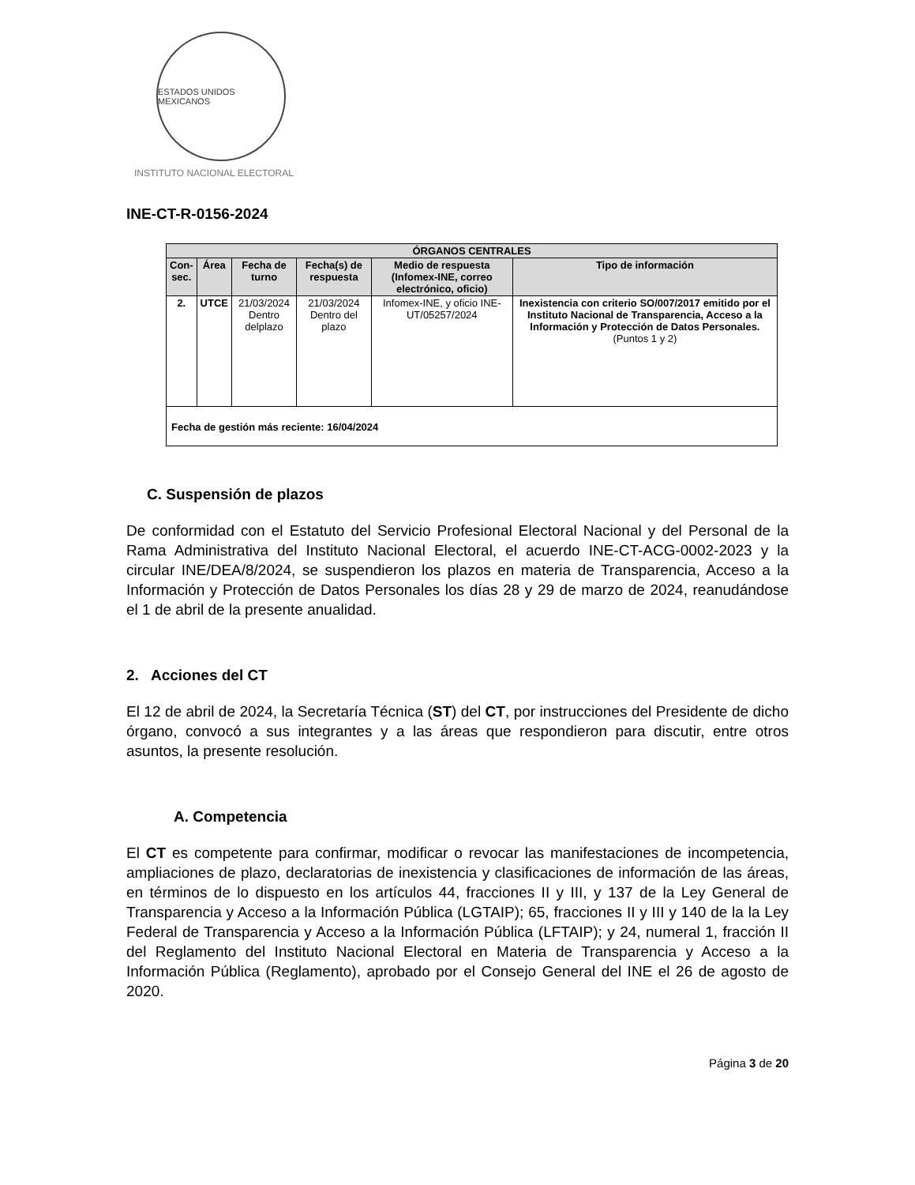ESTADOS UNIDOS MEXICANOS
INSTITUTO NACIONAL ELECTORAL
INE-CT-R-0156-2024
| ÓRGANOS CENTRALES | | | | | |
| --- | --- | --- | --- | --- | --- |
| Con- sec. | Área | Fecha de turno | Fecha(s) de respuesta | Medio de respuesta (Infomex-INE, correo electrónico, oficio) | Tipo de información |
| 2. | UTCE | 21/03/2024 Dentro delplazo | 21/03/2024 Dentro del plazo | Infomex-INE, y oficio INE-UT/05257/2024 | Inexistencia con criterio SO/007/2017 emitido por el Instituto Nacional de Transparencia, Acceso a la Información y Protección de Datos Personales. (Puntos 1 y 2) |
| Fecha de gestión más reciente: 16/04/2024 | | | | | |
C. Suspensión de plazos
De conformidad con el Estatuto del Servicio Profesional Electoral Nacional y del Personal de la Rama Administrativa del Instituto Nacional Electoral, el acuerdo INE-CT-ACG-0002-2023 y la circular INE/DEA/8/2024, se suspendieron los plazos en materia de Transparencia, Acceso a la Información y Protección de Datos Personales los días 28 y 29 de marzo de 2024, reanudándose el 1 de abril de la presente anualidad.
2. Acciones del CT
El 12 de abril de 2024, la Secretaría Técnica (ST) del CT, por instrucciones del Presidente de dicho órgano, convocó a sus integrantes y a las áreas que respondieron para discutir, entre otros asuntos, la presente resolución.
A. Competencia
El CT es competente para confirmar, modificar o revocar las manifestaciones de incompetencia, ampliaciones de plazo, declaratorias de inexistencia y clasificaciones de información de las áreas, en términos de lo dispuesto en los artículos 44, fracciones II y III, y 137 de la Ley General de Transparencia y Acceso a la Información Pública (LGTAIP); 65, fracciones II y III y 140 de la la Ley Federal de Transparencia y Acceso a la Información Pública (LFTAIP); y 24, numeral 1, fracción II del Reglamento del Instituto Nacional Electoral en Materia de Transparencia y Acceso a la Información Pública (Reglamento), aprobado por el Consejo General del INE el 26 de agosto de 2020.
Página 3 de 20